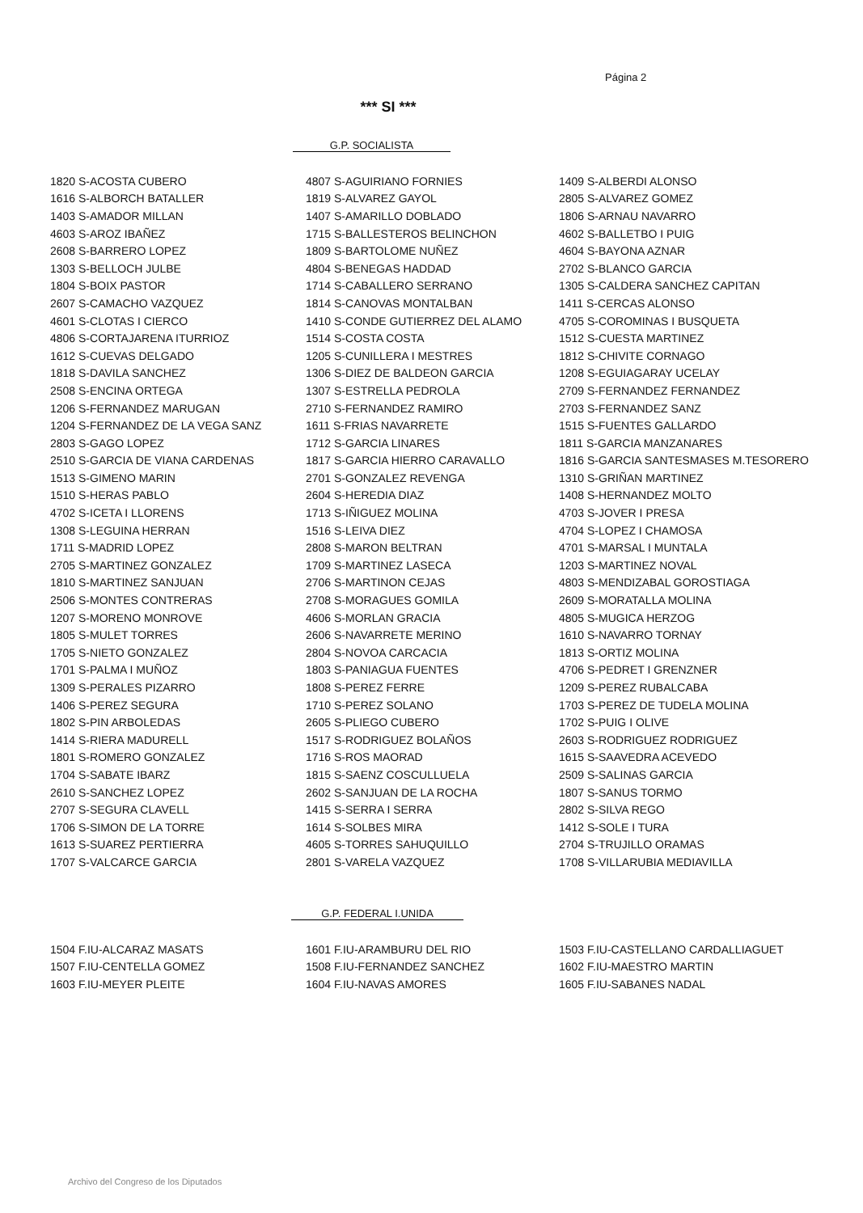Página 2
*** SI ***
G.P. SOCIALISTA
| 1820 S-ACOSTA CUBERO | 4807 S-AGUIRIANO FORNIES | 1409 S-ALBERDI ALONSO |
| 1616 S-ALBORCH BATALLER | 1819 S-ALVAREZ GAYOL | 2805 S-ALVAREZ GOMEZ |
| 1403 S-AMADOR MILLAN | 1407 S-AMARILLO DOBLADO | 1806 S-ARNAU NAVARRO |
| 4603 S-AROZ IBAÑEZ | 1715 S-BALLESTEROS BELINCHON | 4602 S-BALLETBO I PUIG |
| 2608 S-BARRERO LOPEZ | 1809 S-BARTOLOME NUÑEZ | 4604 S-BAYONA AZNAR |
| 1303 S-BELLOCH JULBE | 4804 S-BENEGAS HADDAD | 2702 S-BLANCO GARCIA |
| 1804 S-BOIX PASTOR | 1714 S-CABALLERO SERRANO | 1305 S-CALDERA SANCHEZ CAPITAN |
| 2607 S-CAMACHO VAZQUEZ | 1814 S-CANOVAS MONTALBAN | 1411 S-CERCAS ALONSO |
| 4601 S-CLOTAS I CIERCO | 1410 S-CONDE GUTIERREZ DEL ALAMO | 4705 S-COROMINAS I BUSQUETA |
| 4806 S-CORTAJARENA ITURRIOZ | 1514 S-COSTA COSTA | 1512 S-CUESTA MARTINEZ |
| 1612 S-CUEVAS DELGADO | 1205 S-CUNILLERA I MESTRES | 1812 S-CHIVITE CORNAGO |
| 1818 S-DAVILA SANCHEZ | 1306 S-DIEZ DE BALDEON GARCIA | 1208 S-EGUIAGARAY UCELAY |
| 2508 S-ENCINA ORTEGA | 1307 S-ESTRELLA PEDROLA | 2709 S-FERNANDEZ FERNANDEZ |
| 1206 S-FERNANDEZ MARUGAN | 2710 S-FERNANDEZ RAMIRO | 2703 S-FERNANDEZ SANZ |
| 1204 S-FERNANDEZ DE LA VEGA SANZ | 1611 S-FRIAS NAVARRETE | 1515 S-FUENTES GALLARDO |
| 2803 S-GAGO LOPEZ | 1712 S-GARCIA LINARES | 1811 S-GARCIA MANZANARES |
| 2510 S-GARCIA DE VIANA CARDENAS | 1817 S-GARCIA HIERRO CARAVALLO | 1816 S-GARCIA SANTESMASES M.TESORERO |
| 1513 S-GIMENO MARIN | 2701 S-GONZALEZ REVENGA | 1310 S-GRIÑAN MARTINEZ |
| 1510 S-HERAS PABLO | 2604 S-HEREDIA DIAZ | 1408 S-HERNANDEZ MOLTO |
| 4702 S-ICETA I LLORENS | 1713 S-IÑIGUEZ MOLINA | 4703 S-JOVER I PRESA |
| 1308 S-LEGUINA HERRAN | 1516 S-LEIVA DIEZ | 4704 S-LOPEZ I CHAMOSA |
| 1711 S-MADRID LOPEZ | 2808 S-MARON BELTRAN | 4701 S-MARSAL I MUNTALA |
| 2705 S-MARTINEZ GONZALEZ | 1709 S-MARTINEZ LASECA | 1203 S-MARTINEZ NOVAL |
| 1810 S-MARTINEZ SANJUAN | 2706 S-MARTINON CEJAS | 4803 S-MENDIZABAL GOROSTIAGA |
| 2506 S-MONTES CONTRERAS | 2708 S-MORAGUES GOMILA | 2609 S-MORATALLA MOLINA |
| 1207 S-MORENO MONROVE | 4606 S-MORLAN GRACIA | 4805 S-MUGICA HERZOG |
| 1805 S-MULET TORRES | 2606 S-NAVARRETE MERINO | 1610 S-NAVARRO TORNAY |
| 1705 S-NIETO GONZALEZ | 2804 S-NOVOA CARCACIA | 1813 S-ORTIZ MOLINA |
| 1701 S-PALMA I MUÑOZ | 1803 S-PANIAGUA FUENTES | 4706 S-PEDRET I GRENZNER |
| 1309 S-PERALES PIZARRO | 1808 S-PEREZ FERRE | 1209 S-PEREZ RUBALCABA |
| 1406 S-PEREZ SEGURA | 1710 S-PEREZ SOLANO | 1703 S-PEREZ DE TUDELA MOLINA |
| 1802 S-PIN ARBOLEDAS | 2605 S-PLIEGO CUBERO | 1702 S-PUIG I OLIVE |
| 1414 S-RIERA MADURELL | 1517 S-RODRIGUEZ BOLAÑOS | 2603 S-RODRIGUEZ RODRIGUEZ |
| 1801 S-ROMERO GONZALEZ | 1716 S-ROS MAORAD | 1615 S-SAAVEDRA ACEVEDO |
| 1704 S-SABATE IBARZ | 1815 S-SAENZ COSCULLUELA | 2509 S-SALINAS GARCIA |
| 2610 S-SANCHEZ LOPEZ | 2602 S-SANJUAN DE LA ROCHA | 1807 S-SANUS TORMO |
| 2707 S-SEGURA CLAVELL | 1415 S-SERRA I SERRA | 2802 S-SILVA REGO |
| 1706 S-SIMON DE LA TORRE | 1614 S-SOLBES MIRA | 1412 S-SOLE I TURA |
| 1613 S-SUAREZ PERTIERRA | 4605 S-TORRES SAHUQUILLO | 2704 S-TRUJILLO ORAMAS |
| 1707 S-VALCARCE GARCIA | 2801 S-VARELA VAZQUEZ | 1708 S-VILLARUBIA MEDIAVILLA |
G.P. FEDERAL I.UNIDA
| 1504 F.IU-ALCARAZ MASATS | 1601 F.IU-ARAMBURU DEL RIO | 1503 F.IU-CASTELLANO CARDALLIAGUET |
| 1507 F.IU-CENTELLA GOMEZ | 1508 F.IU-FERNANDEZ SANCHEZ | 1602 F.IU-MAESTRO MARTIN |
| 1603 F.IU-MEYER PLEITE | 1604 F.IU-NAVAS AMORES | 1605 F.IU-SABANES NADAL |
Archivo del Congreso de los Diputados